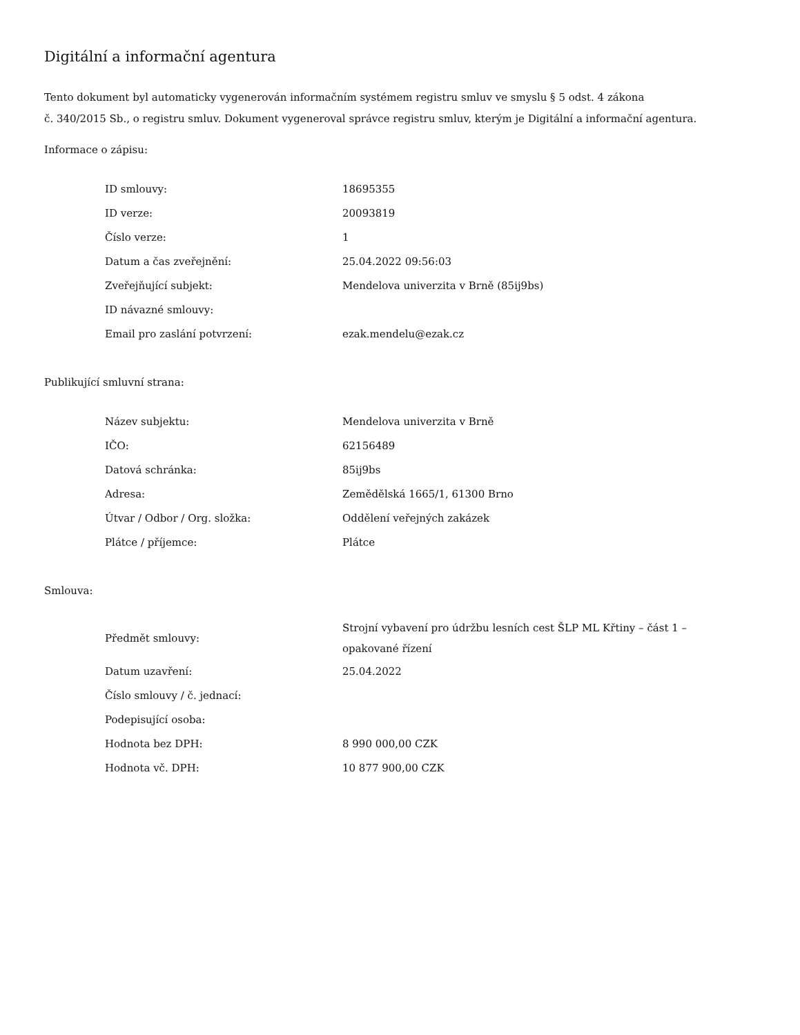Digitální a informační agentura
Tento dokument byl automaticky vygenerován informačním systémem registru smluv ve smyslu § 5 odst. 4 zákona
č. 340/2015 Sb., o registru smluv. Dokument vygeneroval správce registru smluv, kterým je Digitální a informační agentura.
Informace o zápisu:
| ID smlouvy: | 18695355 |
| ID verze: | 20093819 |
| Číslo verze: | 1 |
| Datum a čas zveřejnění: | 25.04.2022 09:56:03 |
| Zveřejňující subjekt: | Mendelova univerzita v Brně (85ij9bs) |
| ID návazné smlouvy: | |
| Email pro zaslání potvrzení: | ezak.mendelu@ezak.cz |
Publikující smluvní strana:
| Název subjektu: | Mendelova univerzita v Brně |
| IČO: | 62156489 |
| Datová schránka: | 85ij9bs |
| Adresa: | Zemědělská 1665/1, 61300 Brno |
| Útvar / Odbor / Org. složka: | Oddělení veřejných zakázek |
| Plátce / příjemce: | Plátce |
Smlouva:
| Předmět smlouvy: | Strojní vybavení pro údržbu lesních cest ŠLP ML Křtiny – část 1 – opakované řízení |
| Datum uzavření: | 25.04.2022 |
| Číslo smlouvy / č. jednací: | |
| Podepisující osoba: | |
| Hodnota bez DPH: | 8 990 000,00 CZK |
| Hodnota vč. DPH: | 10 877 900,00 CZK |